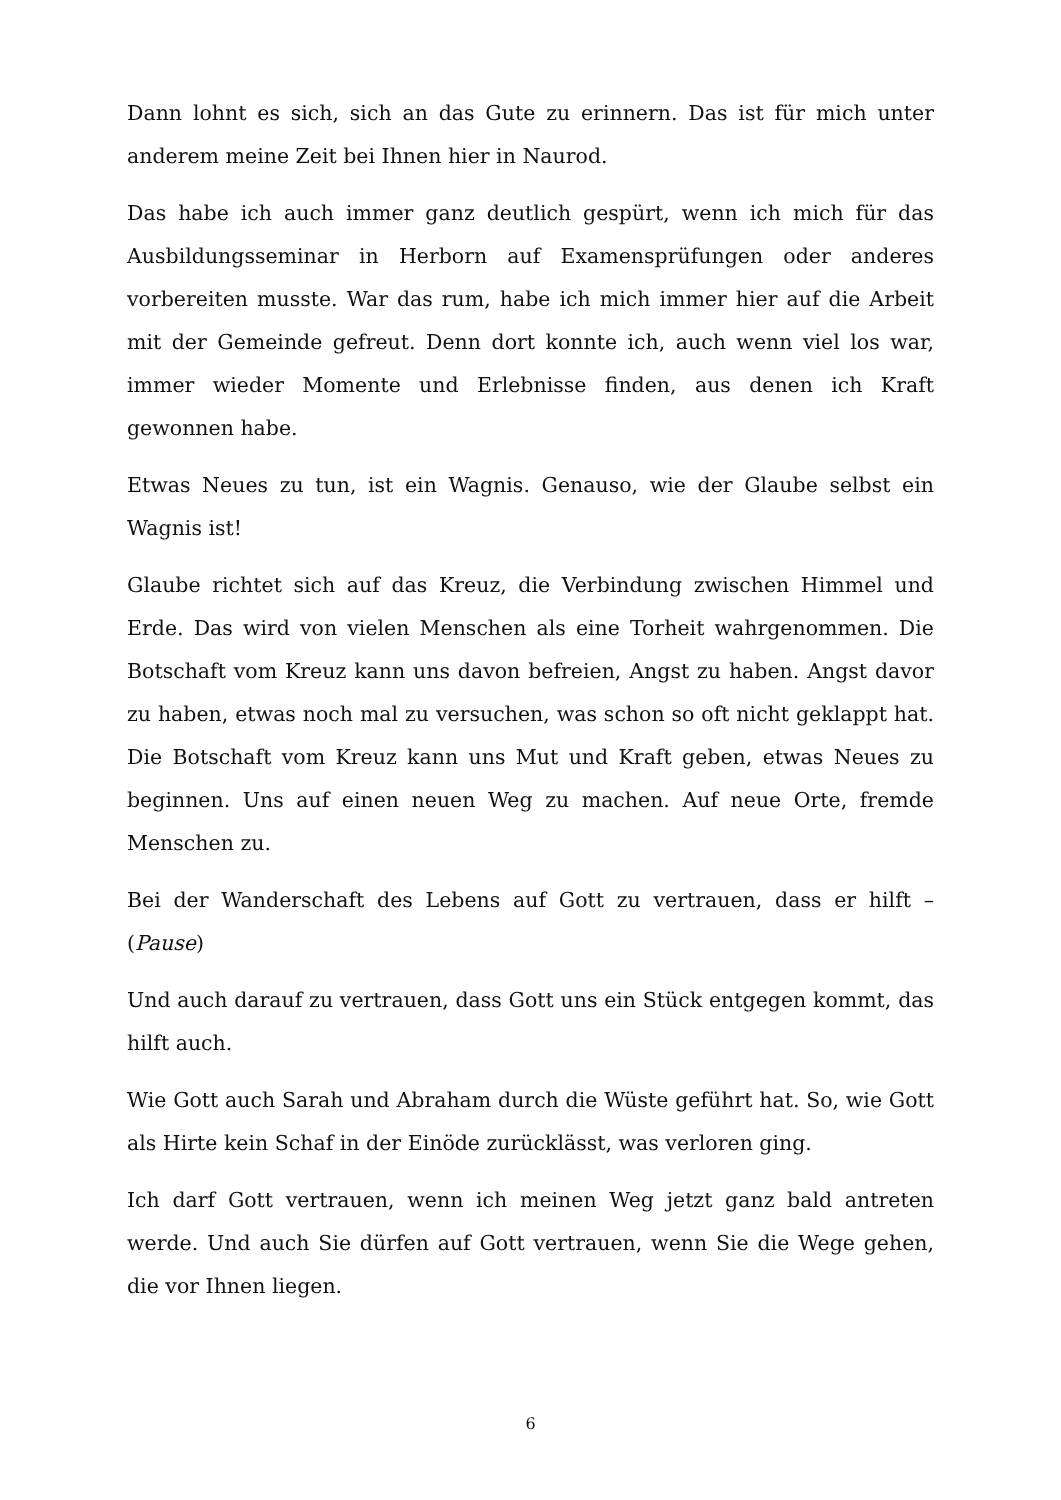Dann lohnt es sich, sich an das Gute zu erinnern. Das ist für mich unter anderem meine Zeit bei Ihnen hier in Naurod.
Das habe ich auch immer ganz deutlich gespürt, wenn ich mich für das Ausbildungsseminar in Herborn auf Examensprüfungen oder anderes vorbereiten musste. War das rum, habe ich mich immer hier auf die Arbeit mit der Gemeinde gefreut. Denn dort konnte ich, auch wenn viel los war, immer wieder Momente und Erlebnisse finden, aus denen ich Kraft gewonnen habe.
Etwas Neues zu tun, ist ein Wagnis. Genauso, wie der Glaube selbst ein Wagnis ist!
Glaube richtet sich auf das Kreuz, die Verbindung zwischen Himmel und Erde. Das wird von vielen Menschen als eine Torheit wahrgenommen. Die Botschaft vom Kreuz kann uns davon befreien, Angst zu haben. Angst davor zu haben, etwas noch mal zu versuchen, was schon so oft nicht geklappt hat. Die Botschaft vom Kreuz kann uns Mut und Kraft geben, etwas Neues zu beginnen. Uns auf einen neuen Weg zu machen. Auf neue Orte, fremde Menschen zu.
Bei der Wanderschaft des Lebens auf Gott zu vertrauen, dass er hilft – (Pause)
Und auch darauf zu vertrauen, dass Gott uns ein Stück entgegen kommt, das hilft auch.
Wie Gott auch Sarah und Abraham durch die Wüste geführt hat. So, wie Gott als Hirte kein Schaf in der Einöde zurücklässt, was verloren ging.
Ich darf Gott vertrauen, wenn ich meinen Weg jetzt ganz bald antreten werde. Und auch Sie dürfen auf Gott vertrauen, wenn Sie die Wege gehen, die vor Ihnen liegen.
6